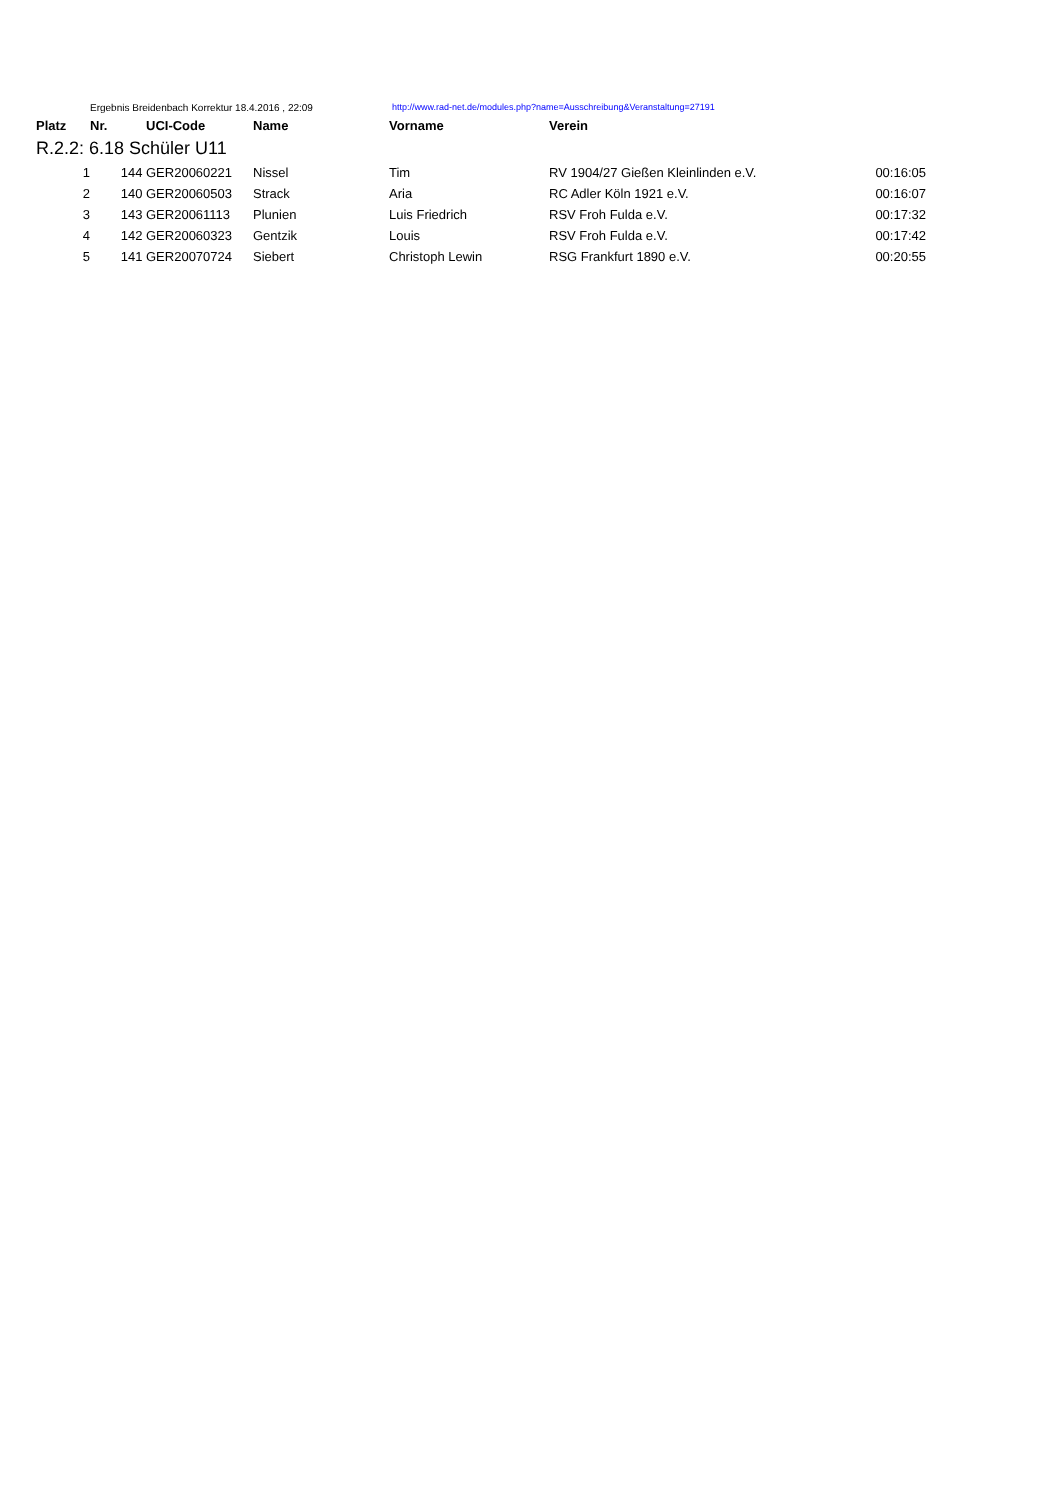Ergebnis Breidenbach Korrektur 18.4.2016 , 22:09 http://www.rad-net.de/modules.php?name=Ausschreibung&Veranstaltung=27191
| Platz | Nr. | UCI-Code | Name | Vorname | Verein | |
| --- | --- | --- | --- | --- | --- | --- |
| R.2.2: 6.18 Schüler U11 | | | | | | |
| 1 | 144 | GER20060221 | Nissel | Tim | RV 1904/27 Gießen Kleinlinden e.V. | 00:16:05 |
| 2 | 140 | GER20060503 | Strack | Aria | RC Adler Köln 1921 e.V. | 00:16:07 |
| 3 | 143 | GER20061113 | Plunien | Luis Friedrich | RSV Froh Fulda e.V. | 00:17:32 |
| 4 | 142 | GER20060323 | Gentzik | Louis | RSV Froh Fulda e.V. | 00:17:42 |
| 5 | 141 | GER20070724 | Siebert | Christoph Lewin | RSG Frankfurt 1890 e.V. | 00:20:55 |